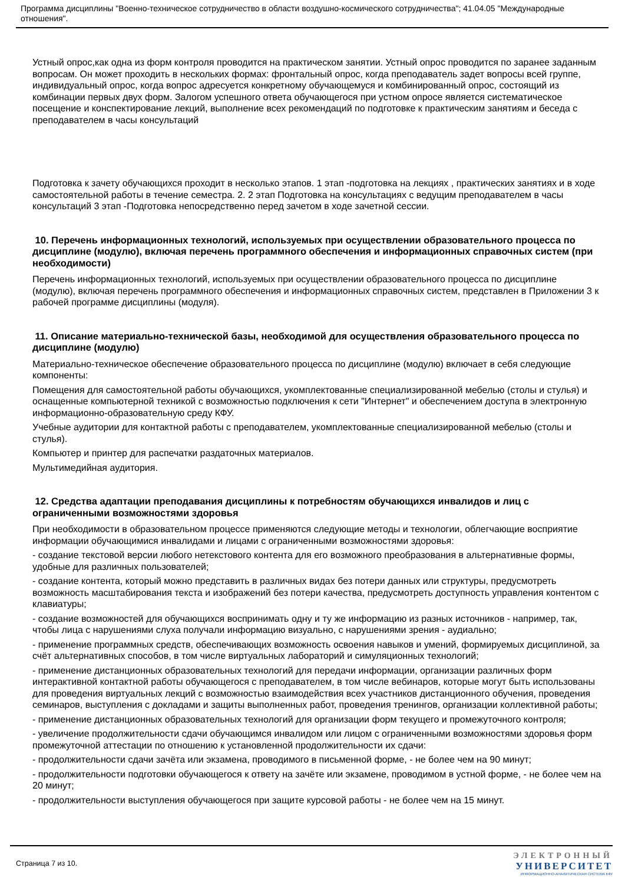Программа дисциплины "Военно-техническое сотрудничество в области воздушно-космического сотрудничества"; 41.04.05 "Международные отношения".
Устный опрос,как одна из форм контроля проводится на практическом занятии. Устный опрос проводится по заранее заданным вопросам. Он может проходить в нескольких формах: фронтальный опрос, когда преподаватель задет вопросы всей группе, индивидуальный опрос, когда вопрос адресуется конкретному обучающемуся и комбинированный опрос, состоящий из комбинации первых двух форм. Залогом успешного ответа обучающегося при устном опросе является систематическое посещение и конспектирование лекций, выполнение всех рекомендаций по подготовке к практическим занятиям и беседа с преподавателем в часы консультаций
Подготовка к зачету обучающихся проходит в несколько этапов. 1 этап -подготовка на лекциях , практических занятиях и в ходе самостоятельной работы в течение семестра. 2. 2 этап Подготовка на консультациях с ведущим преподавателем в часы консультаций 3 этап -Подготовка непосредственно перед зачетом в ходе зачетной сессии.
10. Перечень информационных технологий, используемых при осуществлении образовательного процесса по дисциплине (модулю), включая перечень программного обеспечения и информационных справочных систем (при необходимости)
Перечень информационных технологий, используемых при осуществлении образовательного процесса по дисциплине (модулю), включая перечень программного обеспечения и информационных справочных систем, представлен в Приложении 3 к рабочей программе дисциплины (модуля).
11. Описание материально-технической базы, необходимой для осуществления образовательного процесса по дисциплине (модулю)
Материально-техническое обеспечение образовательного процесса по дисциплине (модулю) включает в себя следующие компоненты:
Помещения для самостоятельной работы обучающихся, укомплектованные специализированной мебелью (столы и стулья) и оснащенные компьютерной техникой с возможностью подключения к сети "Интернет" и обеспечением доступа в электронную информационно-образовательную среду КФУ.
Учебные аудитории для контактной работы с преподавателем, укомплектованные специализированной мебелью (столы и стулья).
Компьютер и принтер для распечатки раздаточных материалов.
Мультимедийная аудитория.
12. Средства адаптации преподавания дисциплины к потребностям обучающихся инвалидов и лиц с ограниченными возможностями здоровья
При необходимости в образовательном процессе применяются следующие методы и технологии, облегчающие восприятие информации обучающимися инвалидами и лицами с ограниченными возможностями здоровья:
- создание текстовой версии любого нетекстового контента для его возможного преобразования в альтернативные формы, удобные для различных пользователей;
- создание контента, который можно представить в различных видах без потери данных или структуры, предусмотреть возможность масштабирования текста и изображений без потери качества, предусмотреть доступность управления контентом с клавиатуры;
- создание возможностей для обучающихся воспринимать одну и ту же информацию из разных источников - например, так, чтобы лица с нарушениями слуха получали информацию визуально, с нарушениями зрения - аудиально;
- применение программных средств, обеспечивающих возможность освоения навыков и умений, формируемых дисциплиной, за счёт альтернативных способов, в том числе виртуальных лабораторий и симуляционных технологий;
- применение дистанционных образовательных технологий для передачи информации, организации различных форм интерактивной контактной работы обучающегося с преподавателем, в том числе вебинаров, которые могут быть использованы для проведения виртуальных лекций с возможностью взаимодействия всех участников дистанционного обучения, проведения семинаров, выступления с докладами и защиты выполненных работ, проведения тренингов, организации коллективной работы;
- применение дистанционных образовательных технологий для организации форм текущего и промежуточного контроля;
- увеличение продолжительности сдачи обучающимся инвалидом или лицом с ограниченными возможностями здоровья форм промежуточной аттестации по отношению к установленной продолжительности их сдачи:
- продолжительности сдачи зачёта или экзамена, проводимого в письменной форме, - не более чем на 90 минут;
- продолжительности подготовки обучающегося к ответу на зачёте или экзамене, проводимом в устной форме, - не более чем на 20 минут;
- продолжительности выступления обучающегося при защите курсовой работы - не более чем на 15 минут.
Страница 7 из 10.
ЭЛЕКТРОННЫЙ
УНИВЕРСИТЕТ
ИНФОРМАЦИОННО-АНАЛИТИЧЕСКАЯ СИСТЕМА КФУ